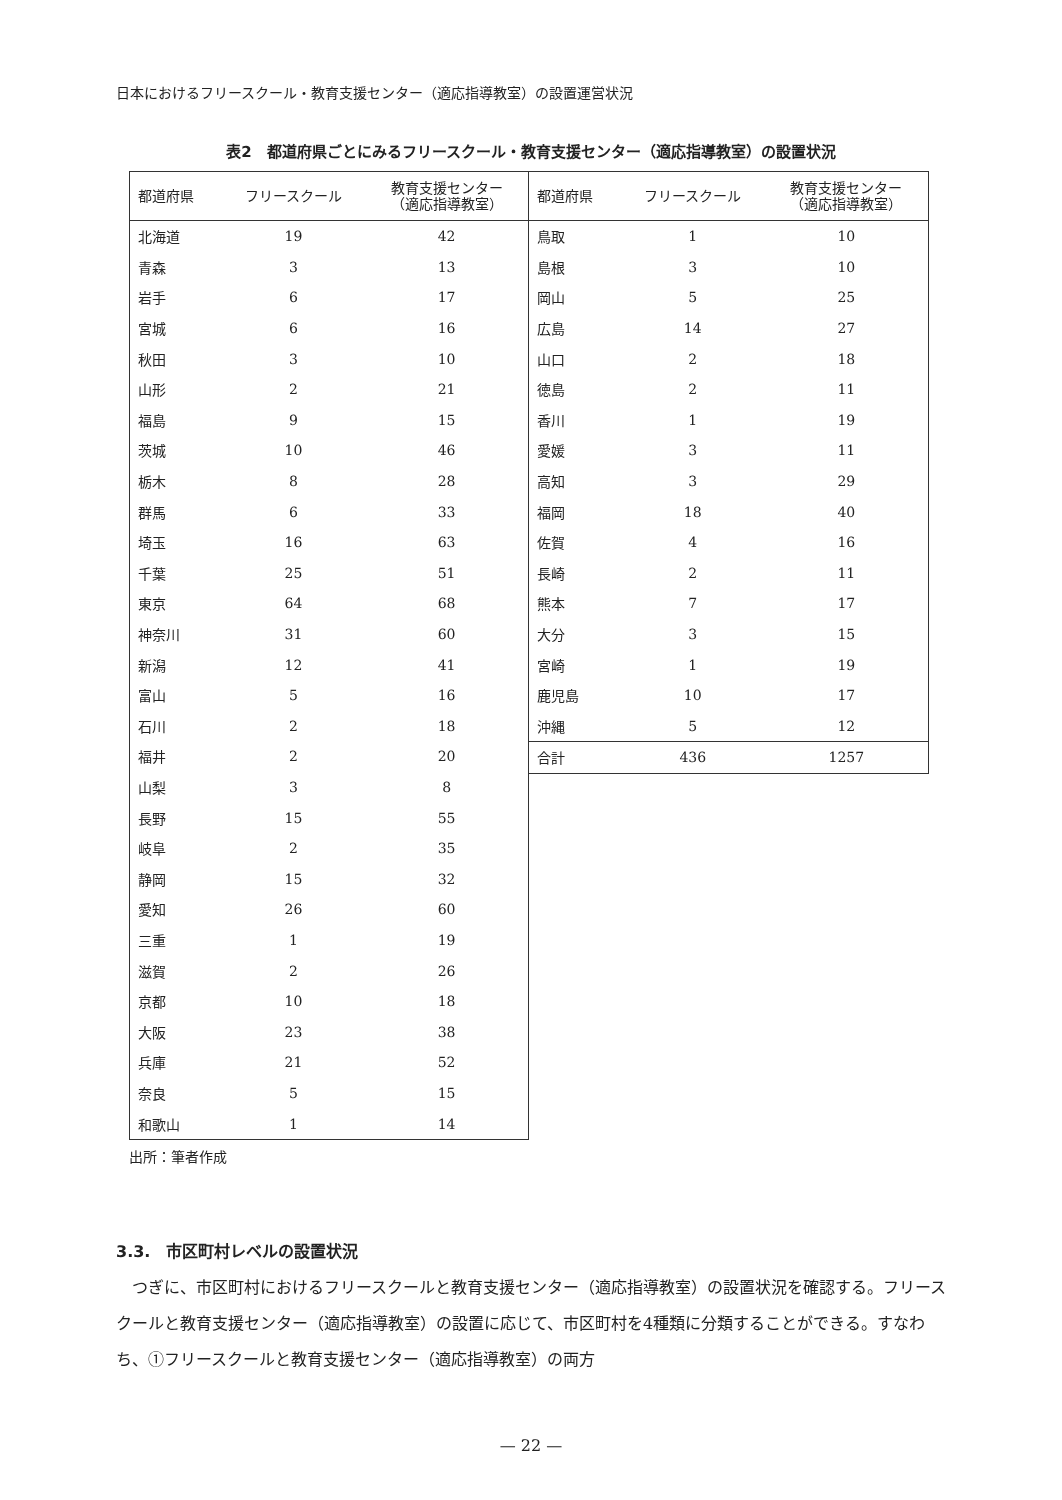日本におけるフリースクール・教育支援センター（適応指導教室）の設置運営状況
表2　都道府県ごとにみるフリースクール・教育支援センター（適応指導教室）の設置状況
| 都道府県 | フリースクール | 教育支援センター （適応指導教室） |
| --- | --- | --- |
| 北海道 | 19 | 42 |
| 青森 | 3 | 13 |
| 岩手 | 6 | 17 |
| 宮城 | 6 | 16 |
| 秋田 | 3 | 10 |
| 山形 | 2 | 21 |
| 福島 | 9 | 15 |
| 茨城 | 10 | 46 |
| 栃木 | 8 | 28 |
| 群馬 | 6 | 33 |
| 埼玉 | 16 | 63 |
| 千葉 | 25 | 51 |
| 東京 | 64 | 68 |
| 神奈川 | 31 | 60 |
| 新潟 | 12 | 41 |
| 富山 | 5 | 16 |
| 石川 | 2 | 18 |
| 福井 | 2 | 20 |
| 山梨 | 3 | 8 |
| 長野 | 15 | 55 |
| 岐阜 | 2 | 35 |
| 静岡 | 15 | 32 |
| 愛知 | 26 | 60 |
| 三重 | 1 | 19 |
| 滋賀 | 2 | 26 |
| 京都 | 10 | 18 |
| 大阪 | 23 | 38 |
| 兵庫 | 21 | 52 |
| 奈良 | 5 | 15 |
| 和歌山 | 1 | 14 |
| 都道府県 | フリースクール | 教育支援センター （適応指導教室） |
| --- | --- | --- |
| 鳥取 | 1 | 10 |
| 島根 | 3 | 10 |
| 岡山 | 5 | 25 |
| 広島 | 14 | 27 |
| 山口 | 2 | 18 |
| 徳島 | 2 | 11 |
| 香川 | 1 | 19 |
| 愛媛 | 3 | 11 |
| 高知 | 3 | 29 |
| 福岡 | 18 | 40 |
| 佐賀 | 4 | 16 |
| 長崎 | 2 | 11 |
| 熊本 | 7 | 17 |
| 大分 | 3 | 15 |
| 宮崎 | 1 | 19 |
| 鹿児島 | 10 | 17 |
| 沖縄 | 5 | 12 |
| 合計 | 436 | 1257 |
出所：筆者作成
3.3.　市区町村レベルの設置状況
つぎに、市区町村におけるフリースクールと教育支援センター（適応指導教室）の設置状況を確認する。フリースクールと教育支援センター（適応指導教室）の設置に応じて、市区町村を4種類に分類することができる。すなわち、①フリースクールと教育支援センター（適応指導教室）の両方
— 22 —